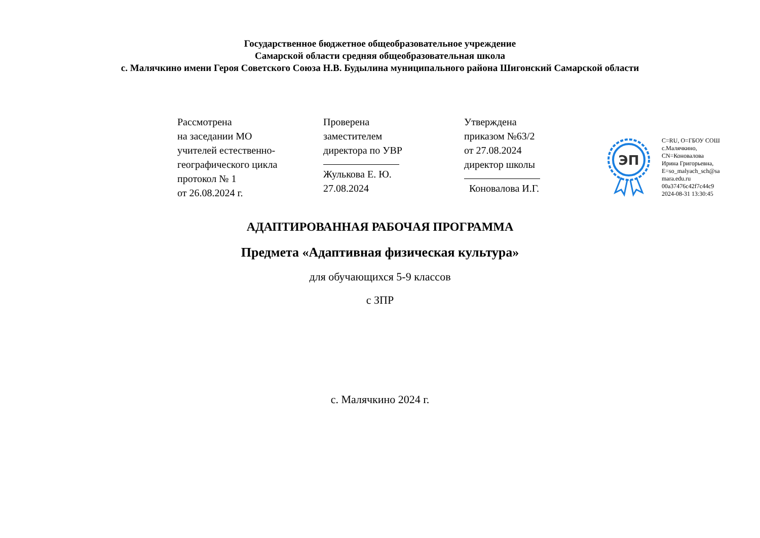Государственное бюджетное общеобразовательное учреждение
Самарской области средняя общеобразовательная школа
с. Малячкино имени Героя Советского Союза Н.В. Будылина муниципального района Шигонский Самарской области
Рассмотрена
на заседании МО
учителей естественно-
географического цикла
протокол № 1
от 26.08.2024 г.
Проверена
заместителем
директора по УВР
Жулькова Е. Ю.
27.08.2024
Утверждена
приказом №63/2
от 27.08.2024
директор школы
Коновалова И.Г.
ЭП
C=RU, O=ГБОУ СОШ
с.Малячкино,
CN=Коновалова
Ирина Григорьевна,
E=so_malyach_sch@sa
mara.edu.ru
00a37476c42f7c44c9
2024-08-31 13:30:45
АДАПТИРОВАННАЯ РАБОЧАЯ ПРОГРАММА
Предмета «Адаптивная физическая культура»
для обучающихся 5-9 классов
с ЗПР
с. Малячкино 2024 г.